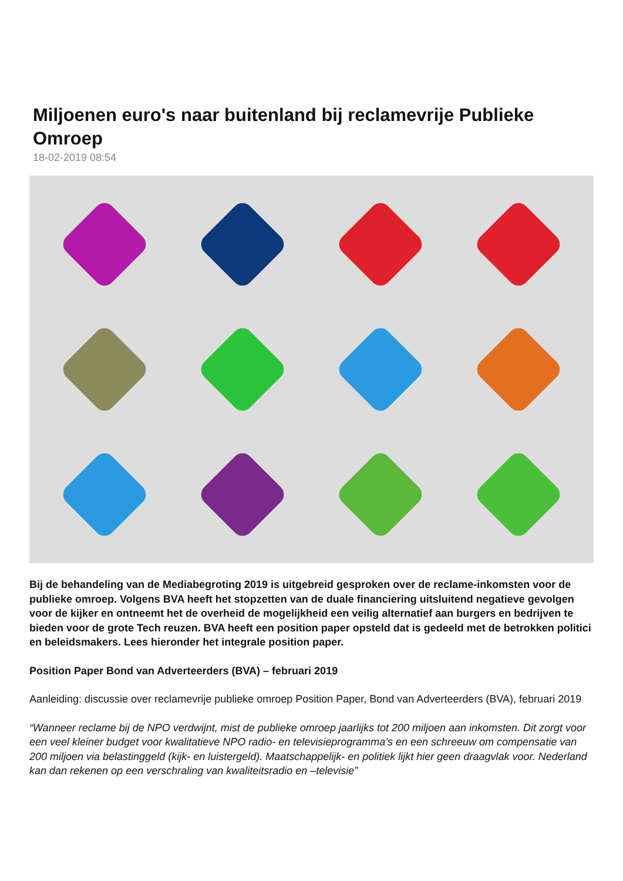Miljoenen euro's naar buitenland bij reclamevrije Publieke Omroep
18-02-2019 08:54
Bij de behandeling van de Mediabegroting 2019 is uitgebreid gesproken over de reclame-inkomsten voor de publieke omroep. Volgens BVA heeft het stopzetten van de duale financiering uitsluitend negatieve gevolgen voor de kijker en ontneemt het de overheid de mogelijkheid een veilig alternatief aan burgers en bedrijven te bieden voor de grote Tech reuzen. BVA heeft een position paper opsteld dat is gedeeld met de betrokken politici en beleidsmakers. Lees hieronder het integrale position paper.
Position Paper Bond van Adverteerders (BVA) – februari 2019
Aanleiding: discussie over reclamevrije publieke omroep Position Paper, Bond van Adverteerders (BVA), februari 2019
“Wanneer reclame bij de NPO verdwijnt, mist de publieke omroep jaarlijks tot 200 miljoen aan inkomsten. Dit zorgt voor een veel kleiner budget voor kwalitatieve NPO radio- en televisieprogramma’s en een schreeuw om compensatie van 200 miljoen via belastinggeld (kijk- en luistergeld). Maatschappelijk- en politiek lijkt hier geen draagvlak voor. Nederland kan dan rekenen op een verschraling van kwaliteitsradio en –televisie”